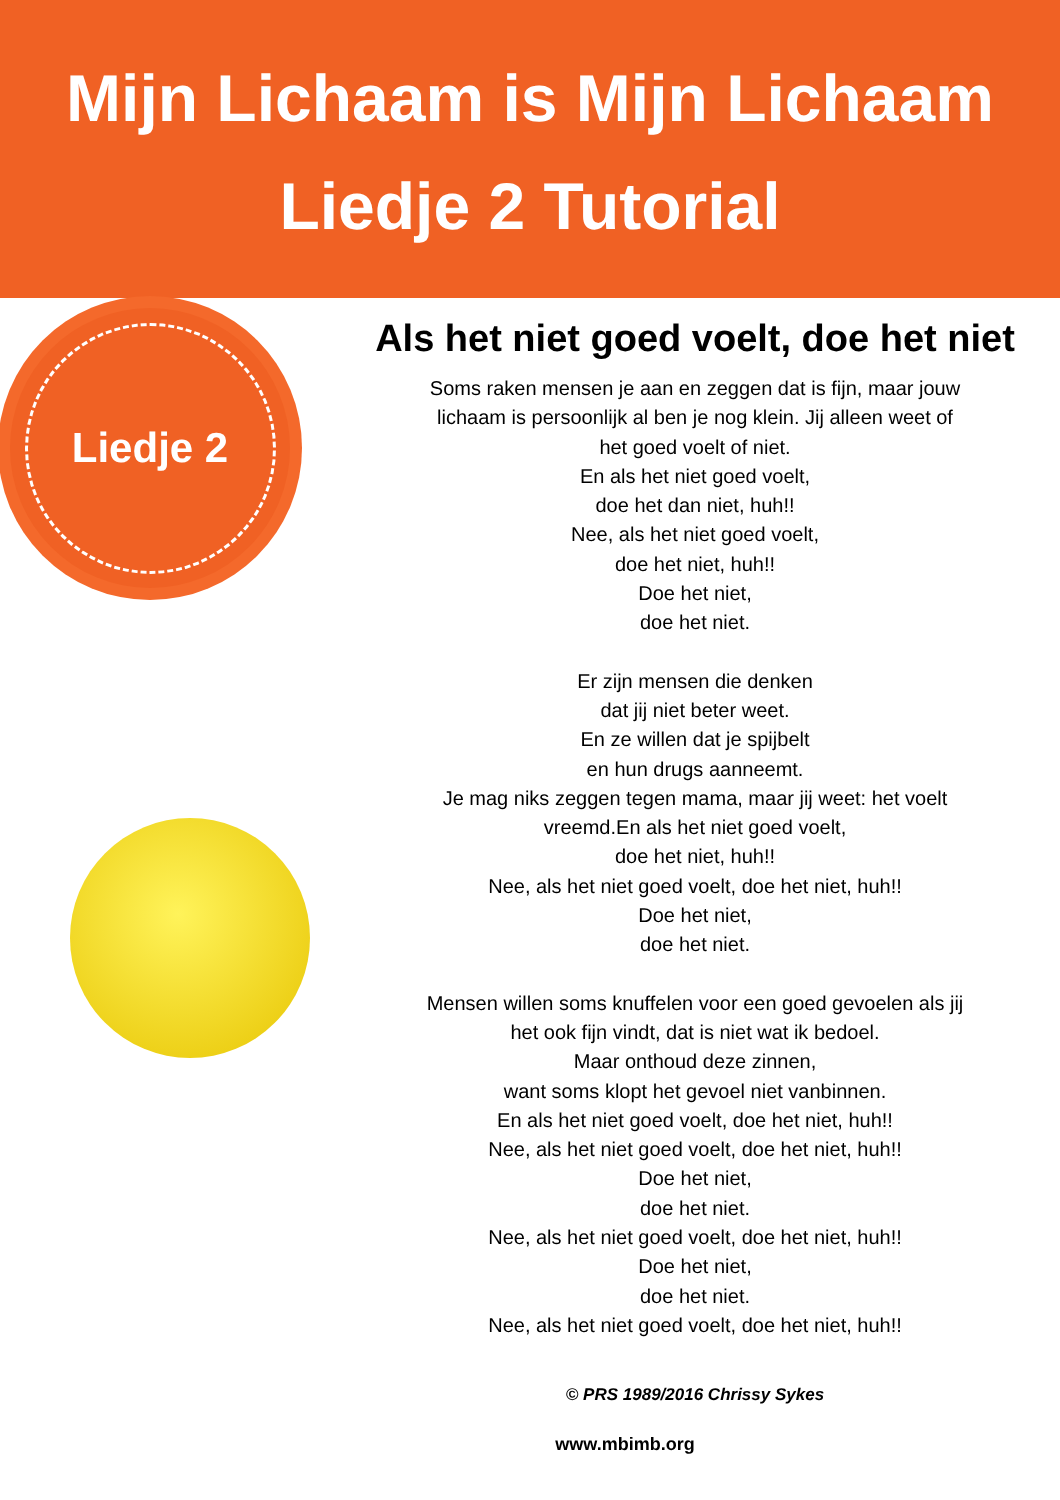Mijn Lichaam is Mijn Lichaam
Liedje 2 Tutorial
Liedje 2
Als het niet goed voelt, doe het niet
Soms raken mensen je aan en zeggen dat is fijn, maar jouw
lichaam is persoonlijk al ben je nog klein. Jij alleen weet of
het goed voelt of niet.
En als het niet goed voelt,
doe het dan niet, huh!!
Nee, als het niet goed voelt,
doe het niet, huh!!
Doe het niet,
doe het niet.
Er zijn mensen die denken
dat jij niet beter weet.
En ze willen dat je spijbelt
en hun drugs aanneemt.
Je mag niks zeggen tegen mama, maar jij weet: het voelt
vreemd.En als het niet goed voelt,
doe het niet, huh!!
Nee, als het niet goed voelt, doe het niet, huh!!
Doe het niet,
doe het niet.
Mensen willen soms knuffelen voor een goed gevoelen als jij
het ook fijn vindt, dat is niet wat ik bedoel.
Maar onthoud deze zinnen,
want soms klopt het gevoel niet vanbinnen.
En als het niet goed voelt, doe het niet, huh!!
Nee, als het niet goed voelt, doe het niet, huh!!
Doe het niet,
doe het niet.
Nee, als het niet goed voelt, doe het niet, huh!!
Doe het niet,
doe het niet.
Nee, als het niet goed voelt, doe het niet, huh!!
© PRS 1989/2016 Chrissy Sykes
www.mbimb.org